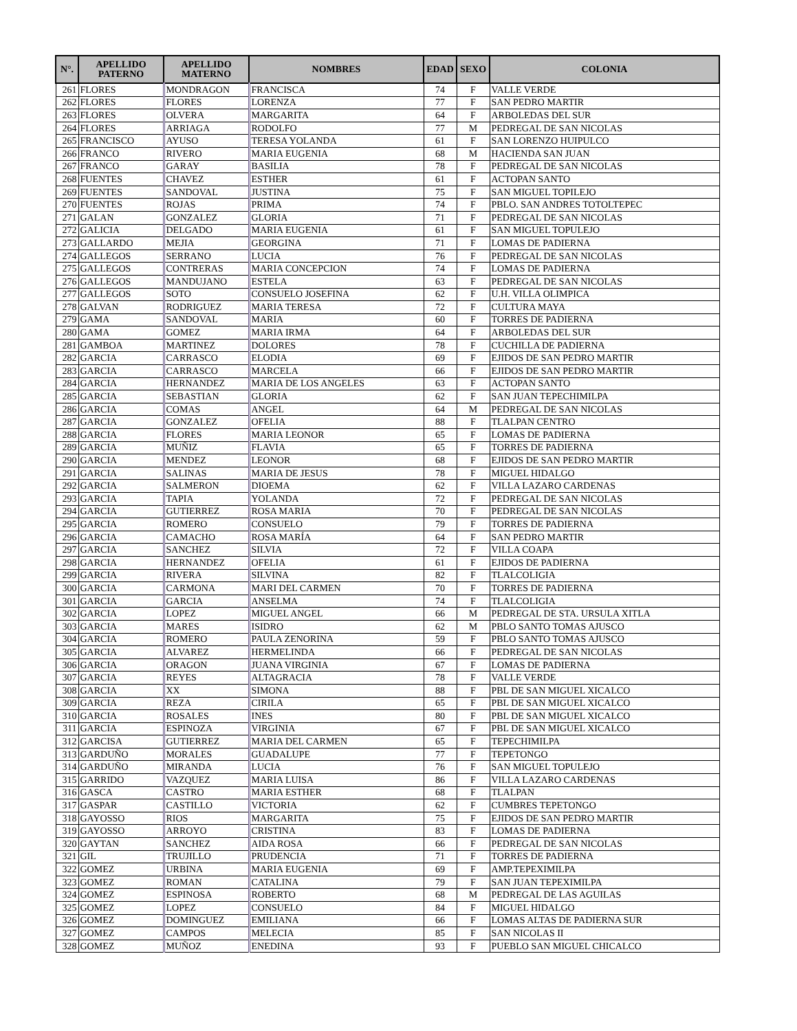| N°. | APELLIDO PATERNO | APELLIDO MATERNO | NOMBRES | EDAD | SEXO | COLONIA |
| --- | --- | --- | --- | --- | --- | --- |
| 261 | FLORES | MONDRAGON | FRANCISCA | 74 | F | VALLE VERDE |
| 262 | FLORES | FLORES | LORENZA | 77 | F | SAN PEDRO MARTIR |
| 263 | FLORES | OLVERA | MARGARITA | 64 | F | ARBOLEDAS DEL SUR |
| 264 | FLORES | ARRIAGA | RODOLFO | 77 | M | PEDREGAL DE SAN NICOLAS |
| 265 | FRANCISCO | AYUSO | TERESA YOLANDA | 61 | F | SAN LORENZO HUIPULCO |
| 266 | FRANCO | RIVERO | MARIA EUGENIA | 68 | M | HACIENDA SAN JUAN |
| 267 | FRANCO | GARAY | BASILIA | 78 | F | PEDREGAL DE SAN NICOLAS |
| 268 | FUENTES | CHAVEZ | ESTHER | 61 | F | ACTOPAN SANTO |
| 269 | FUENTES | SANDOVAL | JUSTINA | 75 | F | SAN MIGUEL TOPILEJO |
| 270 | FUENTES | ROJAS | PRIMA | 74 | F | PBLO. SAN ANDRES TOTOLTEPEC |
| 271 | GALAN | GONZALEZ | GLORIA | 71 | F | PEDREGAL DE SAN NICOLAS |
| 272 | GALICIA | DELGADO | MARIA EUGENIA | 61 | F | SAN MIGUEL TOPULEJO |
| 273 | GALLARDO | MEJIA | GEORGINA | 71 | F | LOMAS DE PADIERNA |
| 274 | GALLEGOS | SERRANO | LUCIA | 76 | F | PEDREGAL DE SAN NICOLAS |
| 275 | GALLEGOS | CONTRERAS | MARIA CONCEPCION | 74 | F | LOMAS DE PADIERNA |
| 276 | GALLEGOS | MANDUJANO | ESTELA | 63 | F | PEDREGAL DE SAN NICOLAS |
| 277 | GALLEGOS | SOTO | CONSUELO JOSEFINA | 62 | F | U.H. VILLA OLIMPICA |
| 278 | GALVAN | RODRIGUEZ | MARIA TERESA | 72 | F | CULTURA MAYA |
| 279 | GAMA | SANDOVAL | MARIA | 60 | F | TORRES DE PADIERNA |
| 280 | GAMA | GOMEZ | MARIA IRMA | 64 | F | ARBOLEDAS DEL SUR |
| 281 | GAMBOA | MARTINEZ | DOLORES | 78 | F | CUCHILLA DE PADIERNA |
| 282 | GARCIA | CARRASCO | ELODIA | 69 | F | EJIDOS DE SAN PEDRO MARTIR |
| 283 | GARCIA | CARRASCO | MARCELA | 66 | F | EJIDOS DE SAN PEDRO MARTIR |
| 284 | GARCIA | HERNANDEZ | MARIA DE LOS ANGELES | 63 | F | ACTOPAN SANTO |
| 285 | GARCIA | SEBASTIAN | GLORIA | 62 | F | SAN JUAN TEPECHIMILPA |
| 286 | GARCIA | COMAS | ANGEL | 64 | M | PEDREGAL DE SAN NICOLAS |
| 287 | GARCIA | GONZALEZ | OFELIA | 88 | F | TLALPAN CENTRO |
| 288 | GARCIA | FLORES | MARIA LEONOR | 65 | F | LOMAS DE PADIERNA |
| 289 | GARCIA | MUÑIZ | FLAVIA | 65 | F | TORRES DE PADIERNA |
| 290 | GARCIA | MENDEZ | LEONOR | 68 | F | EJIDOS DE SAN PEDRO MARTIR |
| 291 | GARCIA | SALINAS | MARIA DE JESUS | 78 | F | MIGUEL HIDALGO |
| 292 | GARCIA | SALMERON | DIOEMA | 62 | F | VILLA LAZARO CARDENAS |
| 293 | GARCIA | TAPIA | YOLANDA | 72 | F | PEDREGAL DE SAN NICOLAS |
| 294 | GARCIA | GUTIERREZ | ROSA MARIA | 70 | F | PEDREGAL DE SAN NICOLAS |
| 295 | GARCIA | ROMERO | CONSUELO | 79 | F | TORRES DE PADIERNA |
| 296 | GARCIA | CAMACHO | ROSA MARÍA | 64 | F | SAN PEDRO MARTIR |
| 297 | GARCIA | SANCHEZ | SILVIA | 72 | F | VILLA COAPA |
| 298 | GARCIA | HERNANDEZ | OFELIA | 61 | F | EJIDOS DE PADIERNA |
| 299 | GARCIA | RIVERA | SILVINA | 82 | F | TLALCOLIGIA |
| 300 | GARCIA | CARMONA | MARI DEL CARMEN | 70 | F | TORRES DE PADIERNA |
| 301 | GARCIA | GARCIA | ANSELMA | 74 | F | TLALCOLIGIA |
| 302 | GARCIA | LOPEZ | MIGUEL ANGEL | 66 | M | PEDREGAL DE STA. URSULA XITLA |
| 303 | GARCIA | MARES | ISIDRO | 62 | M | PBLO SANTO TOMAS AJUSCO |
| 304 | GARCIA | ROMERO | PAULA ZENORINA | 59 | F | PBLO SANTO TOMAS AJUSCO |
| 305 | GARCIA | ALVAREZ | HERMELINDA | 66 | F | PEDREGAL DE SAN NICOLAS |
| 306 | GARCIA | ORAGON | JUANA VIRGINIA | 67 | F | LOMAS DE PADIERNA |
| 307 | GARCIA | REYES | ALTAGRACIA | 78 | F | VALLE VERDE |
| 308 | GARCIA | XX | SIMONA | 88 | F | PBL DE SAN MIGUEL XICALCO |
| 309 | GARCIA | REZA | CIRILA | 65 | F | PBL DE SAN MIGUEL XICALCO |
| 310 | GARCIA | ROSALES | INES | 80 | F | PBL DE SAN MIGUEL XICALCO |
| 311 | GARCIA | ESPINOZA | VIRGINIA | 67 | F | PBL DE SAN MIGUEL XICALCO |
| 312 | GARCISA | GUTIERREZ | MARIA DEL CARMEN | 65 | F | TEPECHIMILPA |
| 313 | GARDUÑO | MORALES | GUADALUPE | 77 | F | TEPETONGO |
| 314 | GARDUÑO | MIRANDA | LUCIA | 76 | F | SAN MIGUEL TOPULEJO |
| 315 | GARRIDO | VAZQUEZ | MARIA LUISA | 86 | F | VILLA LAZARO CARDENAS |
| 316 | GASCA | CASTRO | MARIA ESTHER | 68 | F | TLALPAN |
| 317 | GASPAR | CASTILLO | VICTORIA | 62 | F | CUMBRES TEPETONGO |
| 318 | GAYOSSO | RIOS | MARGARITA | 75 | F | EJIDOS DE SAN PEDRO MARTIR |
| 319 | GAYOSSO | ARROYO | CRISTINA | 83 | F | LOMAS DE PADIERNA |
| 320 | GAYTAN | SANCHEZ | AIDA ROSA | 66 | F | PEDREGAL DE SAN NICOLAS |
| 321 | GIL | TRUJILLO | PRUDENCIA | 71 | F | TORRES DE PADIERNA |
| 322 | GOMEZ | URBINA | MARIA EUGENIA | 69 | F | AMP.TEPEXIMILPA |
| 323 | GOMEZ | ROMAN | CATALINA | 79 | F | SAN JUAN TEPEXIMILPA |
| 324 | GOMEZ | ESPINOSA | ROBERTO | 68 | M | PEDREGAL DE LAS AGUILAS |
| 325 | GOMEZ | LOPEZ | CONSUELO | 84 | F | MIGUEL HIDALGO |
| 326 | GOMEZ | DOMINGUEZ | EMILIANA | 66 | F | LOMAS ALTAS DE PADIERNA SUR |
| 327 | GOMEZ | CAMPOS | MELECIA | 85 | F | SAN NICOLAS II |
| 328 | GOMEZ | MUÑOZ | ENEDINA | 93 | F | PUEBLO SAN MIGUEL CHICALCO |